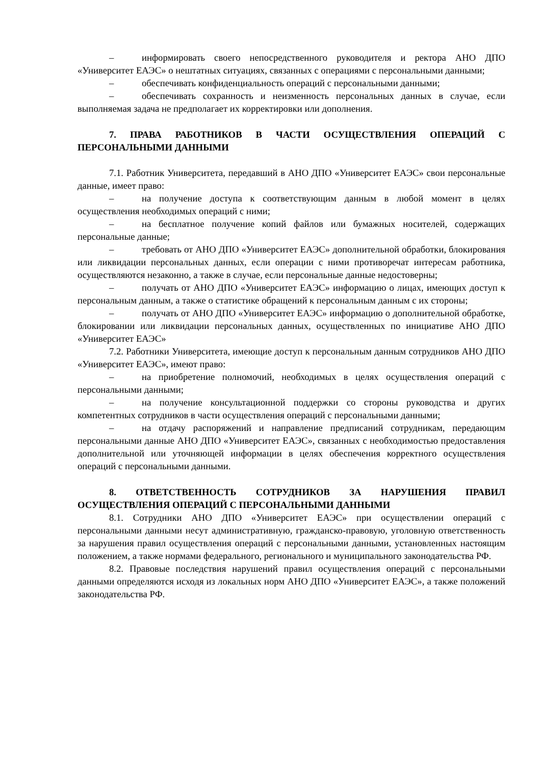– информировать своего непосредственного руководителя и ректора АНО ДПО «Университет ЕАЭС» о нештатных ситуациях, связанных с операциями с персональными данными;
– обеспечивать конфиденциальность операций с персональными данными;
– обеспечивать сохранность и неизменность персональных данных в случае, если выполняемая задача не предполагает их корректировки или дополнения.
7. ПРАВА РАБОТНИКОВ В ЧАСТИ ОСУЩЕСТВЛЕНИЯ ОПЕРАЦИЙ С ПЕРСОНАЛЬНЫМИ ДАННЫМИ
7.1. Работник Университета, передавший в АНО ДПО «Университет ЕАЭС» свои персональные данные, имеет право:
– на получение доступа к соответствующим данным в любой момент в целях осуществления необходимых операций с ними;
– на бесплатное получение копий файлов или бумажных носителей, содержащих персональные данные;
– требовать от АНО ДПО «Университет ЕАЭС» дополнительной обработки, блокирования или ликвидации персональных данных, если операции с ними противоречат интересам работника, осуществляются незаконно, а также в случае, если персональные данные недостоверны;
– получать от АНО ДПО «Университет ЕАЭС» информацию о лицах, имеющих доступ к персональным данным, а также о статистике обращений к персональным данным с их стороны;
– получать от АНО ДПО «Университет ЕАЭС» информацию о дополнительной обработке, блокировании или ликвидации персональных данных, осуществленных по инициативе АНО ДПО «Университет ЕАЭС»
7.2. Работники Университета, имеющие доступ к персональным данным сотрудников АНО ДПО «Университет ЕАЭС», имеют право:
– на приобретение полномочий, необходимых в целях осуществления операций с персональными данными;
– на получение консультационной поддержки со стороны руководства и других компетентных сотрудников в части осуществления операций с персональными данными;
– на отдачу распоряжений и направление предписаний сотрудникам, передающим персональными данные АНО ДПО «Университет ЕАЭС», связанных с необходимостью предоставления дополнительной или уточняющей информации в целях обеспечения корректного осуществления операций с персональными данными.
8. ОТВЕТСТВЕННОСТЬ СОТРУДНИКОВ ЗА НАРУШЕНИЯ ПРАВИЛ ОСУЩЕСТВЛЕНИЯ ОПЕРАЦИЙ С ПЕРСОНАЛЬНЫМИ ДАННЫМИ
8.1. Сотрудники АНО ДПО «Университет ЕАЭС» при осуществлении операций с персональными данными несут административную, гражданско-правовую, уголовную ответственность за нарушения правил осуществления операций с персональными данными, установленных настоящим положением, а также нормами федерального, регионального и муниципального законодательства РФ.
8.2. Правовые последствия нарушений правил осуществления операций с персональными данными определяются исходя из локальных норм АНО ДПО «Университет ЕАЭС», а также положений законодательства РФ.